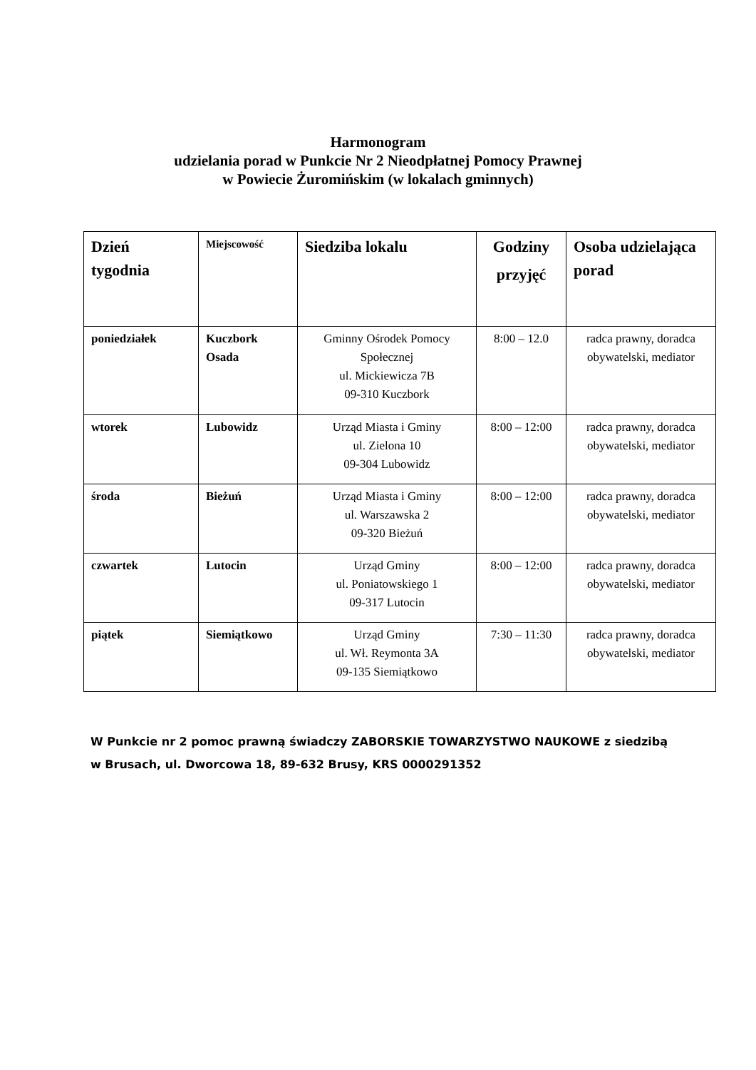Harmonogram
udzielania porad w Punkcie Nr 2 Nieodpłatnej Pomocy Prawnej
w Powiecie Żuromińskim (w lokalach gminnych)
| Dzień tygodnia | Miejscowość | Siedziba lokalu | Godziny przyjęć | Osoba udzielająca porad |
| --- | --- | --- | --- | --- |
| poniedziałek | Kuczbork Osada | Gminny Ośrodek Pomocy Społecznej ul. Mickiewicza 7B 09-310 Kuczbork | 8:00 – 12.0 | radca prawny, doradca obywatelski, mediator |
| wtorek | Lubowidz | Urząd Miasta i Gminy ul. Zielona 10 09-304 Lubowidz | 8:00 – 12:00 | radca prawny, doradca obywatelski, mediator |
| środa | Bieżuń | Urząd Miasta i Gminy ul. Warszawska 2 09-320 Bieżuń | 8:00 – 12:00 | radca prawny, doradca obywatelski, mediator |
| czwartek | Lutocin | Urząd Gminy ul. Poniatowskiego 1 09-317 Lutocin | 8:00 – 12:00 | radca prawny, doradca obywatelski, mediator |
| piątek | Siemiątkowo | Urząd Gminy ul. Wł. Reymonta 3A 09-135 Siemiątkowo | 7:30 – 11:30 | radca prawny, doradca obywatelski, mediator |
W Punkcie nr 2 pomoc prawną świadczy ZABORSKIE TOWARZYSTWO NAUKOWE z siedzibą w Brusach, ul. Dworcowa 18, 89-632 Brusy, KRS 0000291352